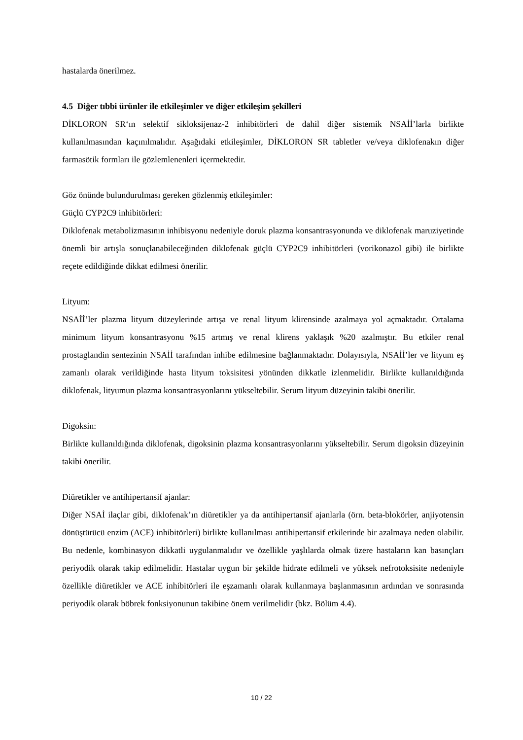hastalarda önerilmez.
4.5 Diğer tıbbi ürünler ile etkileşimler ve diğer etkileşim şekilleri
DİKLORON SR‘ın selektif sikloksijenaz-2 inhibitörleri de dahil diğer sistemik NSAİİ’larla birlikte kullanılmasından kaçınılmalıdır. Aşağıdaki etkileşimler, DİKLORON SR tabletler ve/veya diklofenakın diğer farmasötik formları ile gözlemlenenleri içermektedir.
Göz önünde bulundurulması gereken gözlenmiş etkileşimler:
Güçlü CYP2C9 inhibitörleri:
Diklofenak metabolizmasının inhibisyonu nedeniyle doruk plazma konsantrasyonunda ve diklofenak maruziyetinde önemli bir artışla sonuçlanabileceğinden diklofenak güçlü CYP2C9 inhibitörleri (vorikonazol gibi) ile birlikte reçete edildiğinde dikkat edilmesi önerilir.
Lityum:
NSAİİ’ler plazma lityum düzeylerinde artışa ve renal lityum klirensinde azalmaya yol açmaktadır. Ortalama minimum lityum konsantrasyonu %15 artmış ve renal klirens yaklaşık %20 azalmıştır. Bu etkiler renal prostaglandin sentezinin NSAİİ tarafından inhibe edilmesine bağlanmaktadır. Dolayısıyla, NSAİİ’ler ve lityum eş zamanlı olarak verildiğinde hasta lityum toksisitesi yönünden dikkatle izlenmelidir. Birlikte kullanıldığında diklofenak, lityumun plazma konsantrasyonlarını yükseltebilir. Serum lityum düzeyinin takibi önerilir.
Digoksin:
Birlikte kullanıldığında diklofenak, digoksinin plazma konsantrasyonlarını yükseltebilir. Serum digoksin düzeyinin takibi önerilir.
Diüretikler ve antihipertansif ajanlar:
Diğer NSAİ ilaçlar gibi, diklofenak’ın diüretikler ya da antihipertansif ajanlarla (örn. beta-blokörler, anjiyotensin dönüştürücü enzim (ACE) inhibitörleri) birlikte kullanılması antihipertansif etkilerinde bir azalmaya neden olabilir. Bu nedenle, kombinasyon dikkatli uygulanmalıdır ve özellikle yaşlılarda olmak üzere hastaların kan basınçları periyodik olarak takip edilmelidir. Hastalar uygun bir şekilde hidrate edilmeli ve yüksek nefrotoksisite nedeniyle özellikle diüretikler ve ACE inhibitörleri ile eşzamanlı olarak kullanmaya başlanmasının ardından ve sonrasında periyodik olarak böbrek fonksiyonunun takibine önem verilmelidir (bkz. Bölüm 4.4).
10 / 22